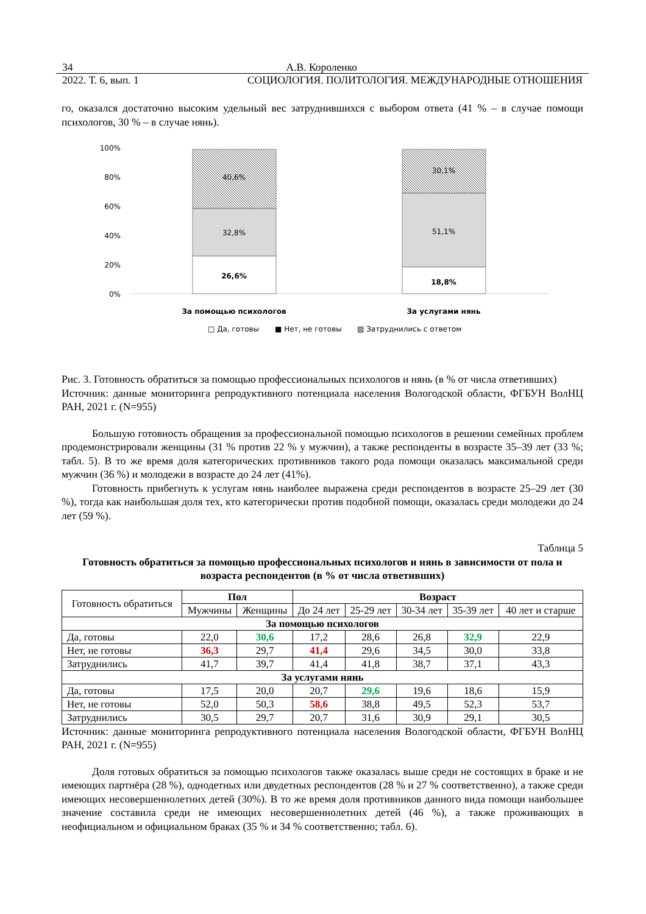34 А.В. Короленко
2022. Т. 6, вып. 1 СОЦИОЛОГИЯ. ПОЛИТОЛОГИЯ. МЕЖДУНАРОДНЫЕ ОТНОШЕНИЯ
го, оказался достаточно высоким удельный вес затруднившихся с выбором ответа (41 % – в случае помощи психологов, 30 % – в случае нянь).
100%
80%
60%
40%
20%
0%
40,6%
32,8%
26,6%
30,1%
51,1%
18,8%
За помощью психологов
За услугами нянь
□ Да, готовы
■ Нет, не готовы
▨ Затруднились с ответом
Рис. 3. Готовность обратиться за помощью профессиональных психологов и нянь (в % от числа ответивших)
Источник: данные мониторинга репродуктивного потенциала населения Вологодской области, ФГБУН ВолНЦ РАН, 2021 г. (N=955)
Большую готовность обращения за профессиональной помощью психологов в решении семейных проблем продемонстрировали женщины (31 % против 22 % у мужчин), а также респонденты в возрасте 35–39 лет (33 %; табл. 5). В то же время доля категорических противников такого рода помощи оказалась максимальной среди мужчин (36 %) и молодежи в возрасте до 24 лет (41%).
Готовность прибегнуть к услугам нянь наиболее выражена среди респондентов в возрасте 25–29 лет (30 %), тогда как наибольшая доля тех, кто категорически против подобной помощи, оказалась среди молодежи до 24 лет (59 %).
Таблица 5
Готовность обратиться за помощью профессиональных психологов и нянь в зависимости от пола и возраста респондентов (в % от числа ответивших)
| Готовность обратиться | Пол | | Возраст | | | | |
| --- | --- | --- | --- | --- | --- | --- | --- |
| | Мужчины | Женщины | До 24 лет | 25-29 лет | 30-34 лет | 35-39 лет | 40 лет и старше |
| За помощью психологов | | | | | | | |
| Да, готовы | 22,0 | 30,6 | 17,2 | 28,6 | 26,8 | 32,9 | 22,9 |
| Нет, не готовы | 36,3 | 29,7 | 41,4 | 29,6 | 34,5 | 30,0 | 33,8 |
| Затруднились | 41,7 | 39,7 | 41,4 | 41,8 | 38,7 | 37,1 | 43,3 |
| За услугами нянь | | | | | | | |
| Да, готовы | 17,5 | 20,0 | 20,7 | 29,6 | 19,6 | 18,6 | 15,9 |
| Нет, не готовы | 52,0 | 50,3 | 58,6 | 38,8 | 49,5 | 52,3 | 53,7 |
| Затруднились | 30,5 | 29,7 | 20,7 | 31,6 | 30,9 | 29,1 | 30,5 |
Источник: данные мониторинга репродуктивного потенциала населения Вологодской области, ФГБУН ВолНЦ РАН, 2021 г. (N=955)
Доля готовых обратиться за помощью психологов также оказалась выше среди не состоящих в браке и не имеющих партнёра (28 %), однодетных или двудетных респондентов (28 % и 27 % соответственно), а также среди имеющих несовершеннолетних детей (30%). В то же время доля противников данного вида помощи наибольшее значение составила среди не имеющих несовершеннолетних детей (46 %), а также проживающих в неофициальном и официальном браках (35 % и 34 % соответственно; табл. 6).